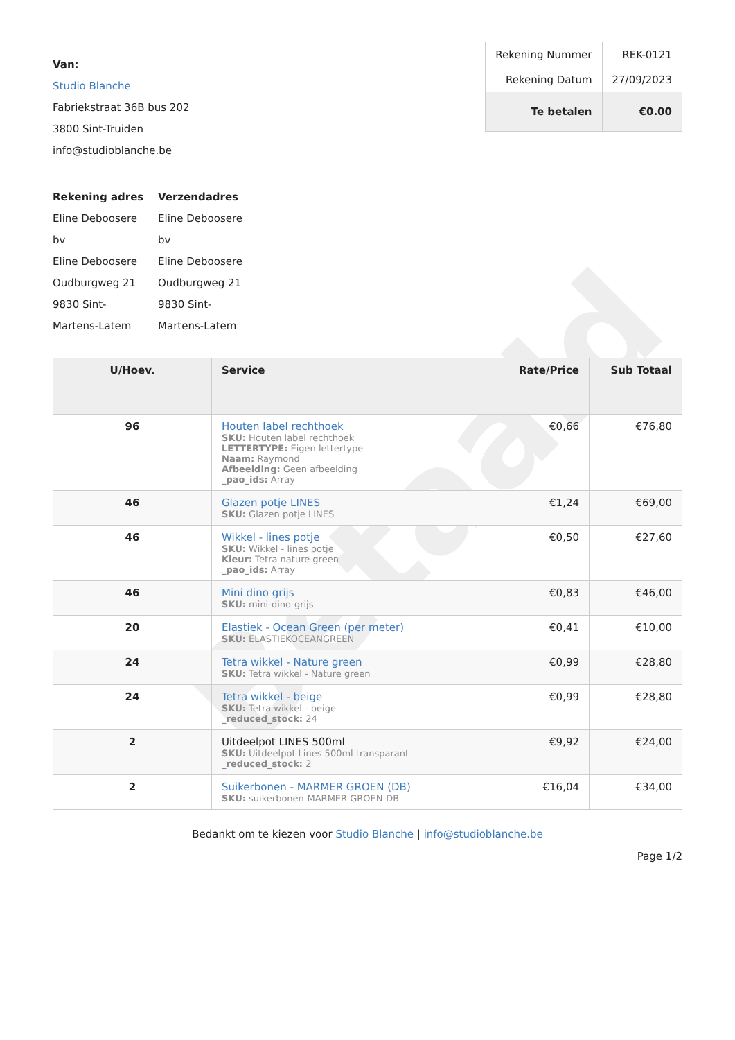Betaald
Van:
Studio Blanche
Fabriekstraat 36B bus 202
3800 Sint-Truiden
info@studioblanche.be
| Rekening Nummer | REK-0121 |
| Rekening Datum | 27/09/2023 |
| Te betalen | €0.00 |
Rekening adres
Eline Deboosere bv
Eline Deboosere
Oudburgweg 21
9830 Sint-Martens-Latem
Verzendadres
Eline Deboosere bv
Eline Deboosere
Oudburgweg 21
9830 Sint-Martens-Latem
| U/Hoev. | Service | Rate/Price | Sub Totaal |
| --- | --- | --- | --- |
| 96 | Houten label rechthoek SKU: Houten label rechthoek LETTERTYPE: Eigen lettertype Naam: Raymond Afbeelding: Geen afbeelding _pao_ids: Array | €0,66 | €76,80 |
| 46 | Glazen potje LINES SKU: Glazen potje LINES | €1,24 | €69,00 |
| 46 | Wikkel - lines potje SKU: Wikkel - lines potje Kleur: Tetra nature green _pao_ids: Array | €0,50 | €27,60 |
| 46 | Mini dino grijs SKU: mini-dino-grijs | €0,83 | €46,00 |
| 20 | Elastiek - Ocean Green (per meter) SKU: ELASTIEKOCEANGREEN | €0,41 | €10,00 |
| 24 | Tetra wikkel - Nature green SKU: Tetra wikkel - Nature green | €0,99 | €28,80 |
| 24 | Tetra wikkel - beige SKU: Tetra wikkel - beige _reduced_stock: 24 | €0,99 | €28,80 |
| 2 | Uitdeelpot LINES 500ml SKU: Uitdeelpot Lines 500ml transparant _reduced_stock: 2 | €9,92 | €24,00 |
| 2 | Suikerbonen - MARMER GROEN (DB) SKU: suikerbonen-MARMER GROEN-DB | €16,04 | €34,00 |
Bedankt om te kiezen voor Studio Blanche | info@studioblanche.be
Page 1/2